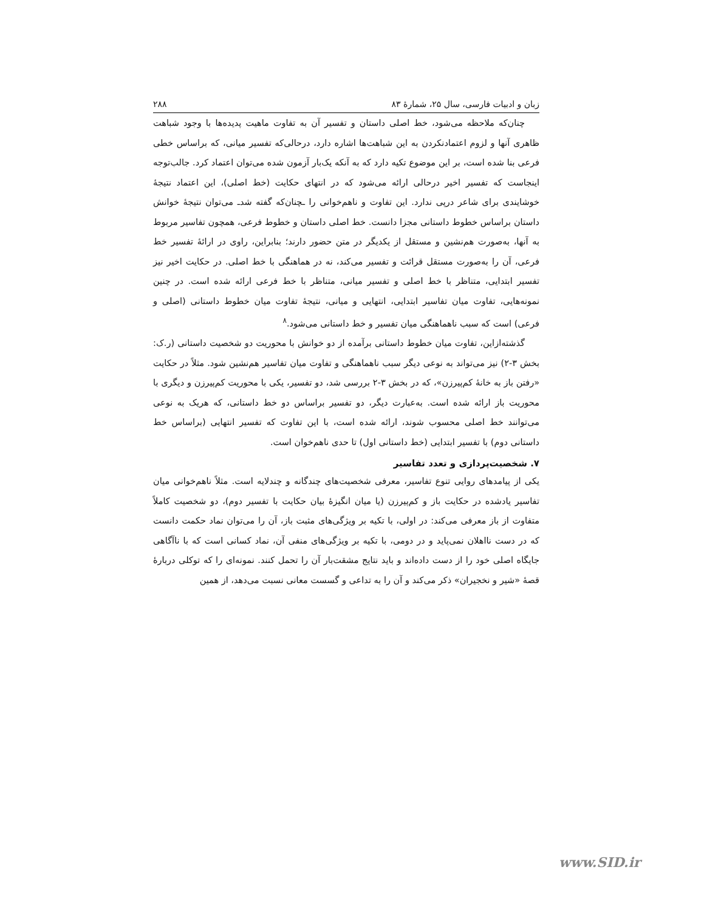زبان و ادبیات فارسی، سال ۲۵، شمارهٔ ۸۳ ۲۸۸
چنان‌که ملاحظه می‌شود، خط اصلی داستان و تفسیر آن به تفاوت ماهیت پدیده‌ها با وجود شباهت ظاهری آنها و لزوم اعتمادنکردن به این شباهت‌ها اشاره دارد، درحالی‌که تفسیر میانی، که براساس خطی فرعی بنا شده است، بر این موضوع تکیه دارد که به آنکه یک‌بار آزمون شده می‌توان اعتماد کرد. جالب‌توجه اینجاست که تفسیر اخیر درحالی ارائه می‌شود که در انتهای حکایت (خط اصلی)، این اعتماد نتیجهٔ خوشایندی برای شاعر درپی ندارد. این تفاوت و ناهم‌خوانی را ـچنان‌که گفته شدـ می‌توان نتیجهٔ خوانش داستان براساس خطوط داستانی مجزا دانست. خط اصلی داستان و خطوط فرعی، همچون تفاسیر مربوط به آنها، به‌صورت هم‌نشین و مستقل از یکدیگر در متن حضور دارند؛ بنابراین، راوی در ارائهٔ تفسیر خط فرعی، آن را به‌صورت مستقل قرائت و تفسیر می‌کند، نه در هماهنگی با خط اصلی. در حکایت اخیر نیز تفسیر ابتدایی، متناظر با خط اصلی و تفسیر میانی، متناظر با خط فرعی ارائه شده است. در چنین نمونه‌هایی، تفاوت میان تفاسیر ابتدایی، انتهایی و میانی، نتیجهٔ تفاوت میان خطوط داستانی (اصلی و فرعی) است که سبب ناهماهنگی میان تفسیر و خط داستانی می‌شود.<sup>۸</sup>
گذشته‌ازاین، تفاوت میان خطوط داستانی برآمده از دو خوانش با محوریت دو شخصیت داستانی (ر.ک: بخش ۳-۲) نیز می‌تواند به نوعی دیگر سبب ناهماهنگی و تفاوت میان تفاسیر هم‌نشین شود. مثلاً در حکایت «رفتن باز به خانهٔ کم‌پیرزن»، که در بخش ۳-۲ بررسی شد، دو تفسیر، یکی با محوریت کم‌پیرزن و دیگری با محوریت باز ارائه شده است. به‌عبارت دیگر، دو تفسیر براساس دو خط داستانی، که هریک به نوعی می‌توانند خط اصلی محسوب شوند، ارائه شده است، با این تفاوت که تفسیر انتهایی (براساس خط داستانی دوم) با تفسیر ابتدایی (خط داستانی اول) تا حدی ناهم‌خوان است.
۷. شخصیت‌پردازی و تعدد تفاسیر
یکی از پیامدهای روایی تنوع تفاسیر، معرفی شخصیت‌های چندگانه و چندلایه است. مثلاً ناهم‌خوانی میان تفاسیر یادشده در حکایت باز و کم‌پیرزن (یا میان انگیزهٔ بیان حکایت با تفسیر دوم)، دو شخصیت کاملاً متفاوت از باز معرفی می‌کند: در اولی، با تکیه بر ویژگی‌های مثبت باز، آن را می‌توان نماد حکمت دانست که در دست نااهلان نمی‌پاید و در دومی، با تکیه بر ویژگی‌های منفی آن، نماد کسانی است که با ناآگاهی جایگاه اصلی خود را از دست داده‌اند و باید نتایج مشقت‌بار آن را تحمل کنند. نمونه‌ای را که توکلی دربارهٔ قصهٔ «شیر و نخجیران» ذکر می‌کند و آن را به تداعی و گسست معانی نسبت می‌دهد، از همین
www.SID.ir